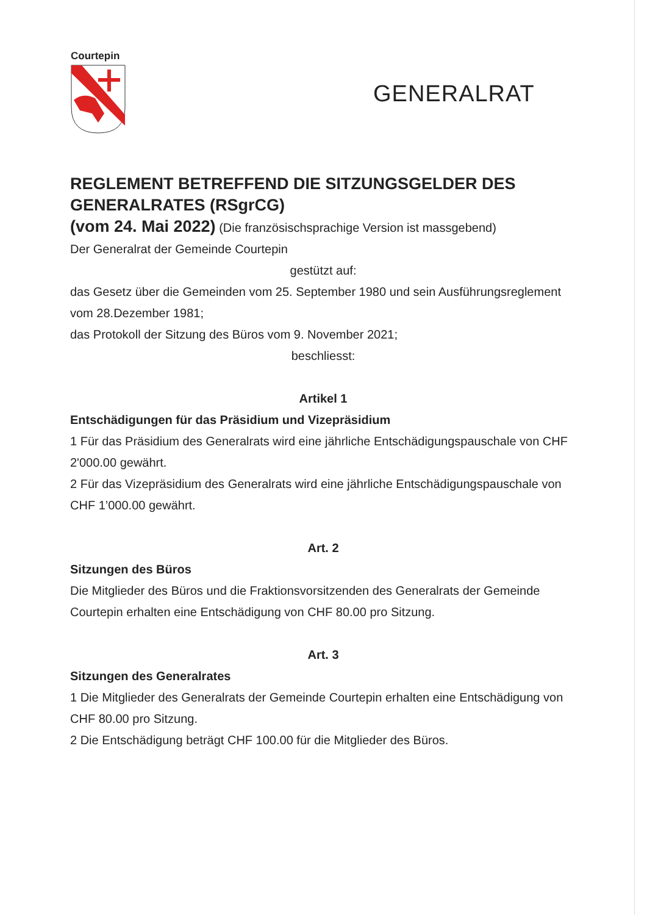Courtepin
GENERALRAT
REGLEMENT BETREFFEND DIE SITZUNGSGELDER DES GENERALRATES (RSgrCG)
(vom 24. Mai 2022) (Die französischsprachige Version ist massgebend)
Der Generalrat der Gemeinde Courtepin
gestützt auf:
das Gesetz über die Gemeinden vom 25. September 1980 und sein Ausführungsreglement vom 28.Dezember 1981;
das Protokoll der Sitzung des Büros vom 9. November 2021;
beschliesst:
Artikel 1
Entschädigungen für das Präsidium und Vizepräsidium
1 Für das Präsidium des Generalrats wird eine jährliche Entschädigungspauschale von CHF 2'000.00 gewährt.
2 Für das Vizepräsidium des Generalrats wird eine jährliche Entschädigungspauschale von CHF 1’000.00 gewährt.
Art. 2
Sitzungen des Büros
Die Mitglieder des Büros und die Fraktionsvorsitzenden des Generalrats der Gemeinde Courtepin erhalten eine Entschädigung von CHF 80.00 pro Sitzung.
Art. 3
Sitzungen des Generalrates
1 Die Mitglieder des Generalrats der Gemeinde Courtepin erhalten eine Entschädigung von CHF 80.00 pro Sitzung.
2 Die Entschädigung beträgt CHF 100.00 für die Mitglieder des Büros.